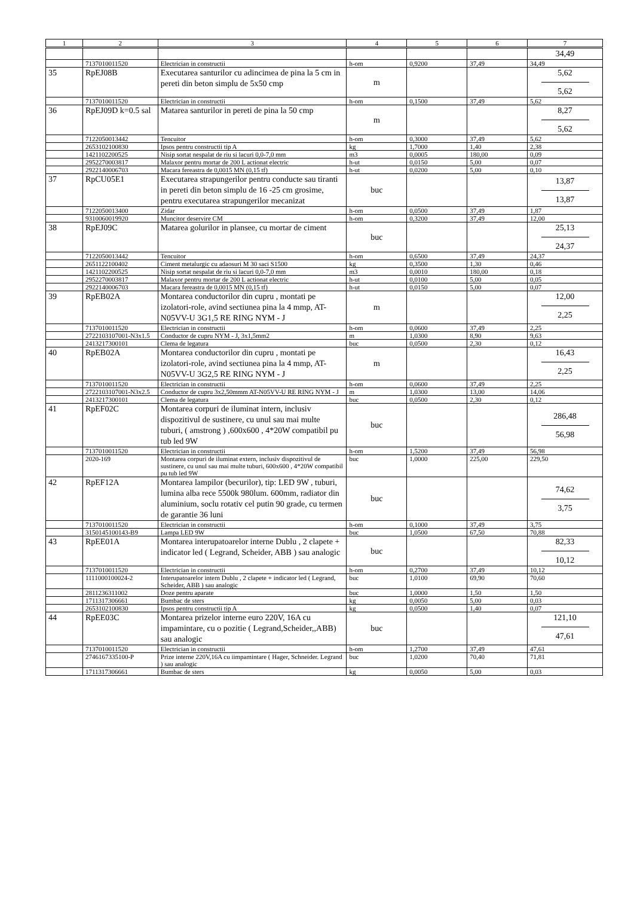| 1 | 2 | 3 | 4 | 5 | 6 | 7 |
| --- | --- | --- | --- | --- | --- | --- |
| | | | | | | 34,49 |
| | 7137010011520 | Electrician in constructii | h-om | 0,9200 | 37,49 | 34,49 |
| 35 | RpEJ08B | Executarea santurilor cu adincimea de pina la 5 cm in pereti din beton simplu de 5x50 cmp | m | | | 5,62 5,62 |
| | 7137010011520 | Electrician in constructii | h-om | 0,1500 | 37,49 | 5,62 |
| 36 | RpEJ09D k=0.5 sal | Matarea santurilor in pereti de pina la 50 cmp | m | | | 8,27 5,62 |
| | 7122050013442 | Tencuitor | h-om | 0,3000 | 37,49 | 5,62 |
| | 2653102100830 | Ipsos pentru constructii tip A | kg | 1,7000 | 1,40 | 2,38 |
| | 1421102200525 | Nisip sortat nespalat de riu si lacuri 0,0-7,0 mm | m3 | 0,0005 | 180,00 | 0,09 |
| | 2952270003817 | Malaxor pentru mortar de 200 L actionat electric | h-ut | 0,0150 | 5,00 | 0,07 |
| | 2922140006703 | Macara fereastra de 0,0015 MN (0,15 tf) | h-ut | 0,0200 | 5,00 | 0,10 |
| 37 | RpCU05E1 | Executarea strapungerilor pentru conducte sau tiranti in pereti din beton simplu de 16 -25 cm grosime, pentru executarea strapungerilor mecanizat | buc | | | 13,87 13,87 |
| | 7122050013400 | Zidar | h-om | 0,0500 | 37,49 | 1,87 |
| | 9310060019920 | Muncitor deservire CM | h-om | 0,3200 | 37,49 | 12,00 |
| 38 | RpEJ09C | Matarea golurilor in plansee, cu mortar de ciment | buc | | | 25,13 24,37 |
| | 7122050013442 | Tencuitor | h-om | 0,6500 | 37,49 | 24,37 |
| | 2651122100402 | Ciment metalurgic cu adaosuri M 30 saci S1500 | kg | 0,3500 | 1,30 | 0,46 |
| | 1421102200525 | Nisip sortat nespalat de riu si lacuri 0,0-7,0 mm | m3 | 0,0010 | 180,00 | 0,18 |
| | 2952270003817 | Malaxor pentru mortar de 200 L actionat electric | h-ut | 0,0100 | 5,00 | 0,05 |
| | 2922140006703 | Macara fereastra de 0,0015 MN (0,15 tf) | h-ut | 0,0150 | 5,00 | 0,07 |
| 39 | RpEB02A | Montarea conductorilor din cupru , montati pe izolatori-role, avind sectiunea pina la 4 mmp, AT-N05VV-U 3G1,5 RE RING NYM - J | m | | | 12,00 2,25 |
| | 7137010011520 | Electrician in constructii | h-om | 0,0600 | 37,49 | 2,25 |
| | 2722103107001-N3x1.5 | Conductor de cupru NYM - J, 3x1,5mm2 | m | 1,0300 | 8,90 | 9,63 |
| | 2413217300101 | Clema de legatura | buc | 0,0500 | 2,30 | 0,12 |
| 40 | RpEB02A | Montarea conductorilor din cupru , montati pe izolatori-role, avind sectiunea pina la 4 mmp, AT-N05VV-U 3G2,5 RE RING NYM - J | m | | | 16,43 2,25 |
| | 7137010011520 | Electrician in constructii | h-om | 0,0600 | 37,49 | 2,25 |
| | 2722103107001-N3x2.5 | Conductor de cupru 3x2,50mmm AT-N05VV-U RE RING NYM - J | m | 1,0300 | 13,00 | 14,06 |
| | 2413217300101 | Clema de legatura | buc | 0,0500 | 2,30 | 0,12 |
| 41 | RpEF02C | Montarea corpuri de iluminat intern, inclusiv dispozitivul de sustinere, cu unul sau mai multe tuburi, ( amstrong ) ,600x600 , 4*20W compatibil pu tub led 9W | buc | | | 286,48 56,98 |
| | 7137010011520 | Electrician in constructii | h-om | 1,5200 | 37,49 | 56,98 |
| | 2020-169 | Montarea corpuri de iluminat extern, inclusiv dispozitivul de sustinere, cu unul sau mai multe tuburi, 600x600 , 4*20W compatibil pu tub led 9W | buc | 1,0000 | 225,00 | 229,50 |
| 42 | RpEF12A | Montarea lampilor (becurilor), tip: LED 9W , tuburi, lumina alba rece 5500k 980lum. 600mm, radiator din aluminium, soclu rotativ cel putin 90 grade, cu termen de garantie 36 luni | buc | | | 74,62 3,75 |
| | 7137010011520 | Electrician in constructii | h-om | 0,1000 | 37,49 | 3,75 |
| | 3150145100143-B9 | Lampa LED 9W | buc | 1,0500 | 67,50 | 70,88 |
| 43 | RpEE01A | Montarea interupatoarelor interne Dublu , 2 clapete + indicator led ( Legrand, Scheider, ABB ) sau analogic | buc | | | 82,33 10,12 |
| | 7137010011520 | Electrician in constructii | h-om | 0,2700 | 37,49 | 10,12 |
| | 1111000100024-2 | Interupatoarelor intern Dublu , 2 clapete + indicator led ( Legrand, Scheider, ABB ) sau analogic | buc | 1,0100 | 69,90 | 70,60 |
| | 2811236311002 | Doze pentru aparate | buc | 1,0000 | 1,50 | 1,50 |
| | 1711317306661 | Bumbac de sters | kg | 0,0050 | 5,00 | 0,03 |
| | 2653102100830 | Ipsos pentru constructii tip A | kg | 0,0500 | 1,40 | 0,07 |
| 44 | RpEE03C | Montarea prizelor interne euro 220V, 16A cu impamintare, cu o pozitie ( Legrand,Scheider,,ABB) sau analogic | buc | | | 121,10 47,61 |
| | 7137010011520 | Electrician in constructii | h-om | 1,2700 | 37,49 | 47,61 |
| | 2746167335100-P | Prize interne 220V,16A cu iimpamintare ( Hager, Schneider. Legrand ) sau analogic | buc | 1,0200 | 70,40 | 71,81 |
| | 1711317306661 | Bumbac de sters | kg | 0,0050 | 5,00 | 0,03 |